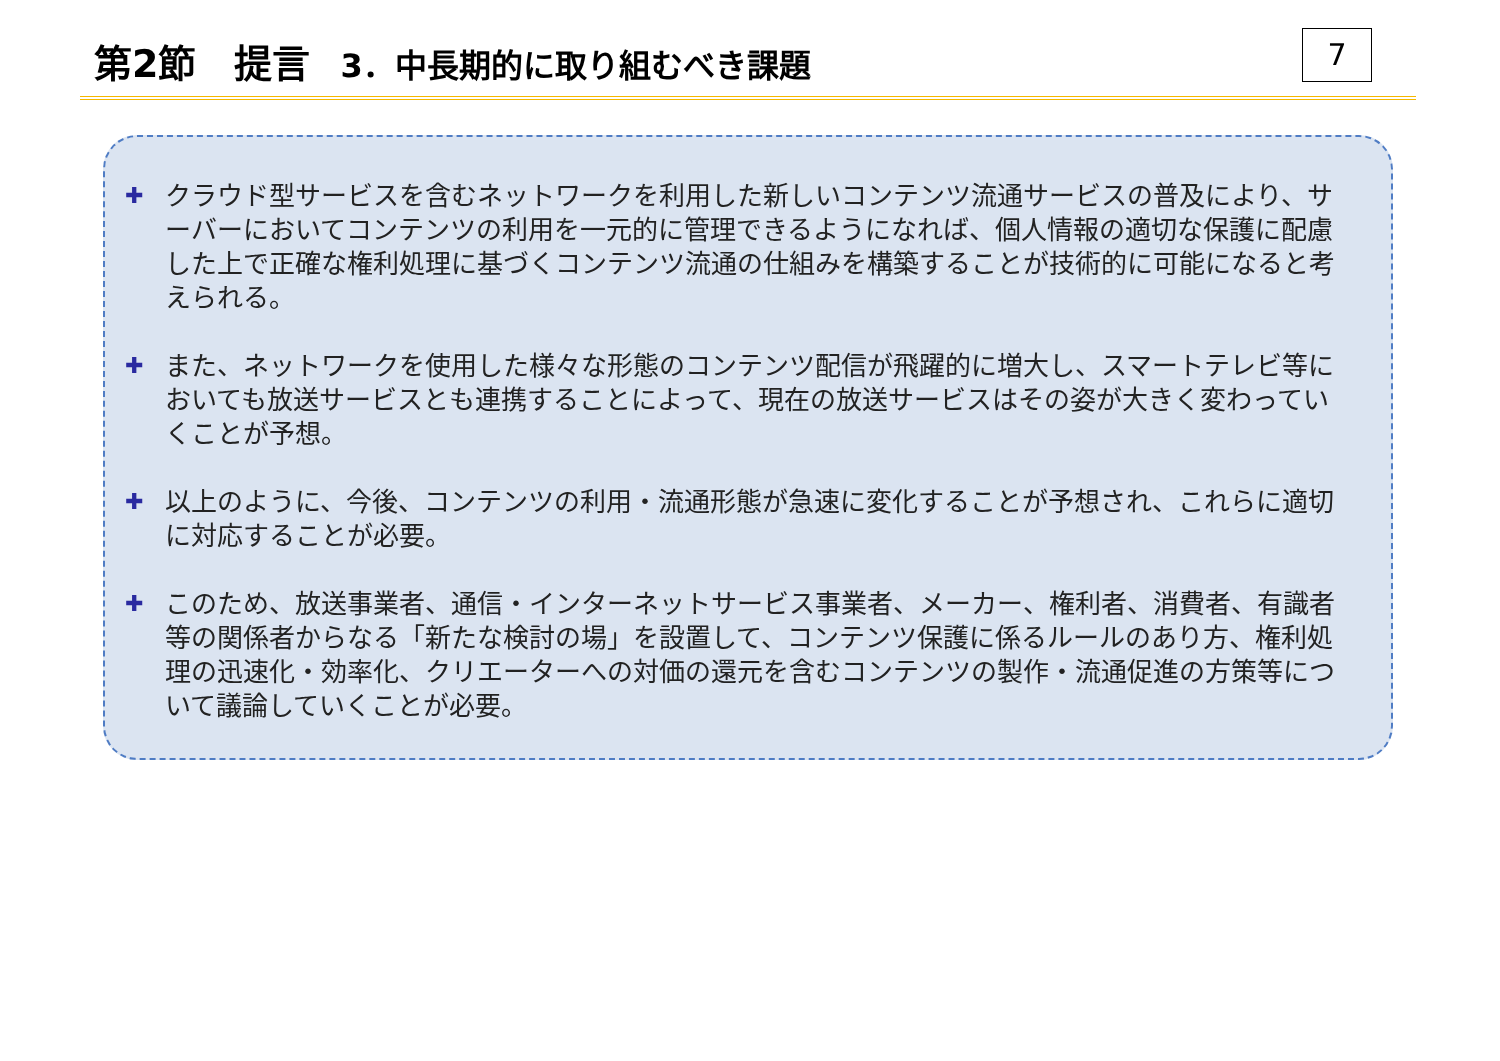第2節　提言 3．中長期的に取り組むべき課題 7
✚
クラウド型サービスを含むネットワークを利用した新しいコンテンツ流通サービスの普及により、サーバーにおいてコンテンツの利用を一元的に管理できるようになれば、個人情報の適切な保護に配慮した上で正確な権利処理に基づくコンテンツ流通の仕組みを構築することが技術的に可能になると考えられる。
✚
また、ネットワークを使用した様々な形態のコンテンツ配信が飛躍的に増大し、スマートテレビ等においても放送サービスとも連携することによって、現在の放送サービスはその姿が大きく変わっていくことが予想。
✚
以上のように、今後、コンテンツの利用・流通形態が急速に変化することが予想され、これらに適切に対応することが必要。
✚
このため、放送事業者、通信・インターネットサービス事業者、メーカー、権利者、消費者、有識者等の関係者からなる「新たな検討の場」を設置して、コンテンツ保護に係るルールのあり方、権利処理の迅速化・効率化、クリエーターへの対価の還元を含むコンテンツの製作・流通促進の方策等について議論していくことが必要。